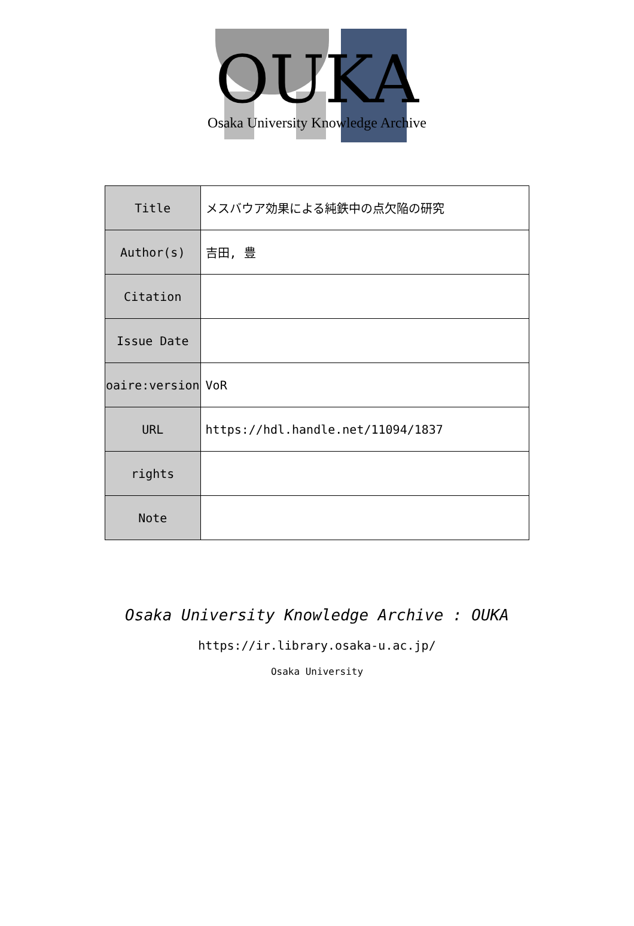OUKA
Osaka University Knowledge Archive
| Title | メスバウア効果による純鉄中の点欠陥の研究 |
| Author(s) | 吉田, 豊 |
| Citation | |
| Issue Date | |
| oaire:version | VoR |
| URL | https://hdl.handle.net/11094/1837 |
| rights | |
| Note | |
Osaka University Knowledge Archive : OUKA
https://ir.library.osaka-u.ac.jp/
Osaka University